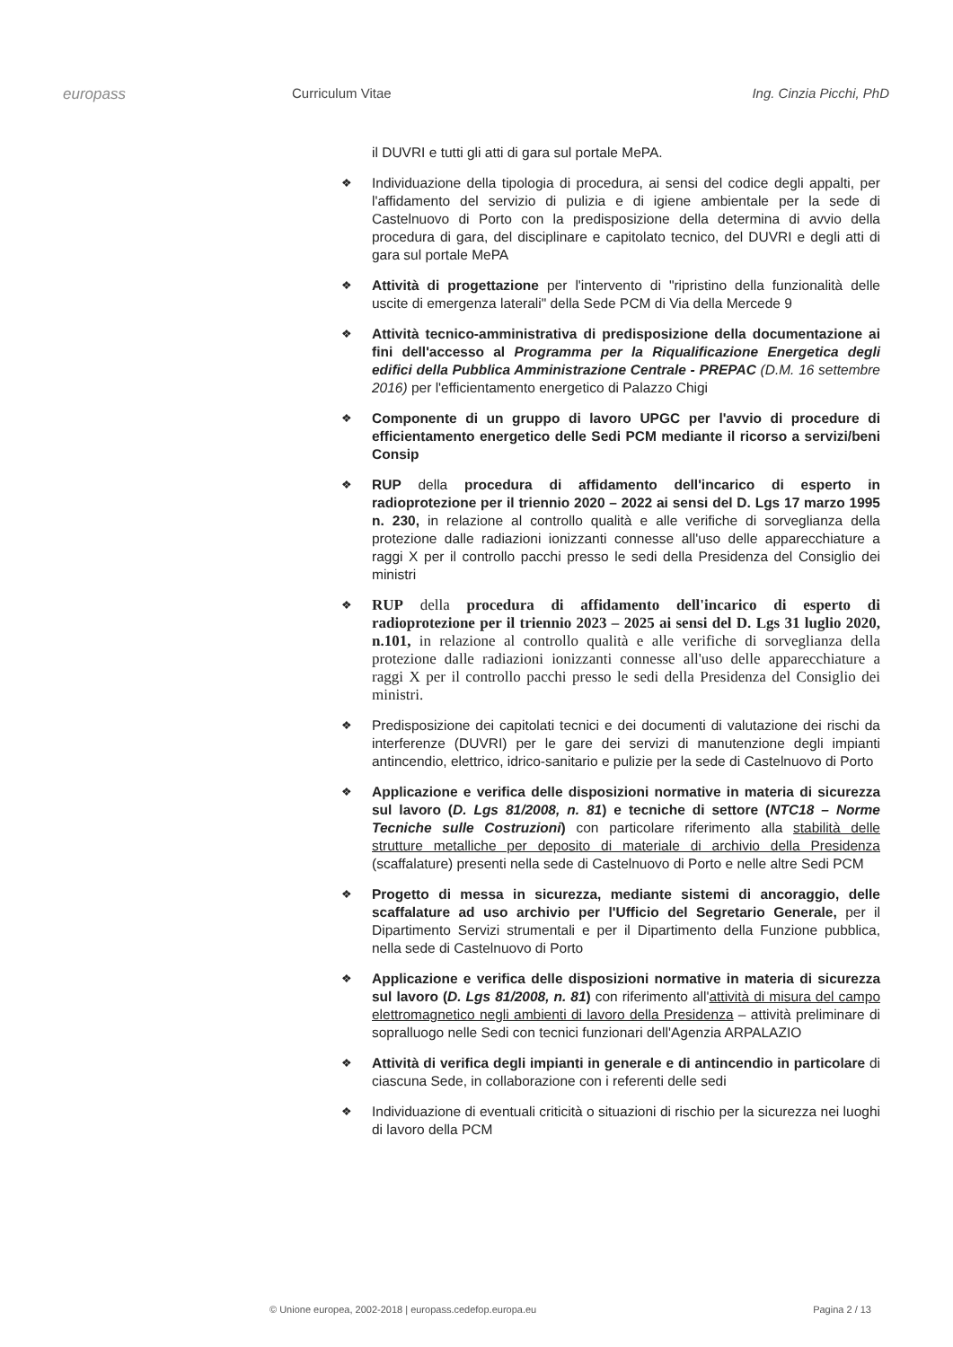europass Curriculum Vitae Ing. Cinzia Picchi, PhD
il DUVRI e tutti gli atti di gara sul portale MePA.
❖
Individuazione della tipologia di procedura, ai sensi del codice degli appalti, per l'affidamento del servizio di pulizia e di igiene ambientale per la sede di Castelnuovo di Porto con la predisposizione della determina di avvio della procedura di gara, del disciplinare e capitolato tecnico, del DUVRI e degli atti di gara sul portale MePA
❖
Attività di progettazione per l'intervento di "ripristino della funzionalità delle uscite di emergenza laterali" della Sede PCM di Via della Mercede 9
❖
Attività tecnico-amministrativa di predisposizione della documentazione ai fini dell'accesso al Programma per la Riqualificazione Energetica degli edifici della Pubblica Amministrazione Centrale - PREPAC (D.M. 16 settembre 2016) per l'efficientamento energetico di Palazzo Chigi
❖
Componente di un gruppo di lavoro UPGC per l'avvio di procedure di efficientamento energetico delle Sedi PCM mediante il ricorso a servizi/beni Consip
❖
RUP della procedura di affidamento dell'incarico di esperto in radioprotezione per il triennio 2020 – 2022 ai sensi del D. Lgs 17 marzo 1995 n. 230, in relazione al controllo qualità e alle verifiche di sorveglianza della protezione dalle radiazioni ionizzanti connesse all'uso delle apparecchiature a raggi X per il controllo pacchi presso le sedi della Presidenza del Consiglio dei ministri
❖
RUP della procedura di affidamento dell'incarico di esperto di radioprotezione per il triennio 2023 – 2025 ai sensi del D. Lgs 31 luglio 2020, n.101, in relazione al controllo qualità e alle verifiche di sorveglianza della protezione dalle radiazioni ionizzanti connesse all'uso delle apparecchiature a raggi X per il controllo pacchi presso le sedi della Presidenza del Consiglio dei ministri.
❖
Predisposizione dei capitolati tecnici e dei documenti di valutazione dei rischi da interferenze (DUVRI) per le gare dei servizi di manutenzione degli impianti antincendio, elettrico, idrico-sanitario e pulizie per la sede di Castelnuovo di Porto
❖
Applicazione e verifica delle disposizioni normative in materia di sicurezza sul lavoro (D. Lgs 81/2008, n. 81) e tecniche di settore (NTC18 – Norme Tecniche sulle Costruzioni) con particolare riferimento alla stabilità delle strutture metalliche per deposito di materiale di archivio della Presidenza (scaffalature) presenti nella sede di Castelnuovo di Porto e nelle altre Sedi PCM
❖
Progetto di messa in sicurezza, mediante sistemi di ancoraggio, delle scaffalature ad uso archivio per l'Ufficio del Segretario Generale, per il Dipartimento Servizi strumentali e per il Dipartimento della Funzione pubblica, nella sede di Castelnuovo di Porto
❖
Applicazione e verifica delle disposizioni normative in materia di sicurezza sul lavoro (D. Lgs 81/2008, n. 81) con riferimento all'attività di misura del campo elettromagnetico negli ambienti di lavoro della Presidenza – attività preliminare di sopralluogo nelle Sedi con tecnici funzionari dell'Agenzia ARPALAZIO
❖
Attività di verifica degli impianti in generale e di antincendio in particolare di ciascuna Sede, in collaborazione con i referenti delle sedi
❖
Individuazione di eventuali criticità o situazioni di rischio per la sicurezza nei luoghi di lavoro della PCM
© Unione europea, 2002-2018 | europass.cedefop.europa.eu Pagina 2 / 13